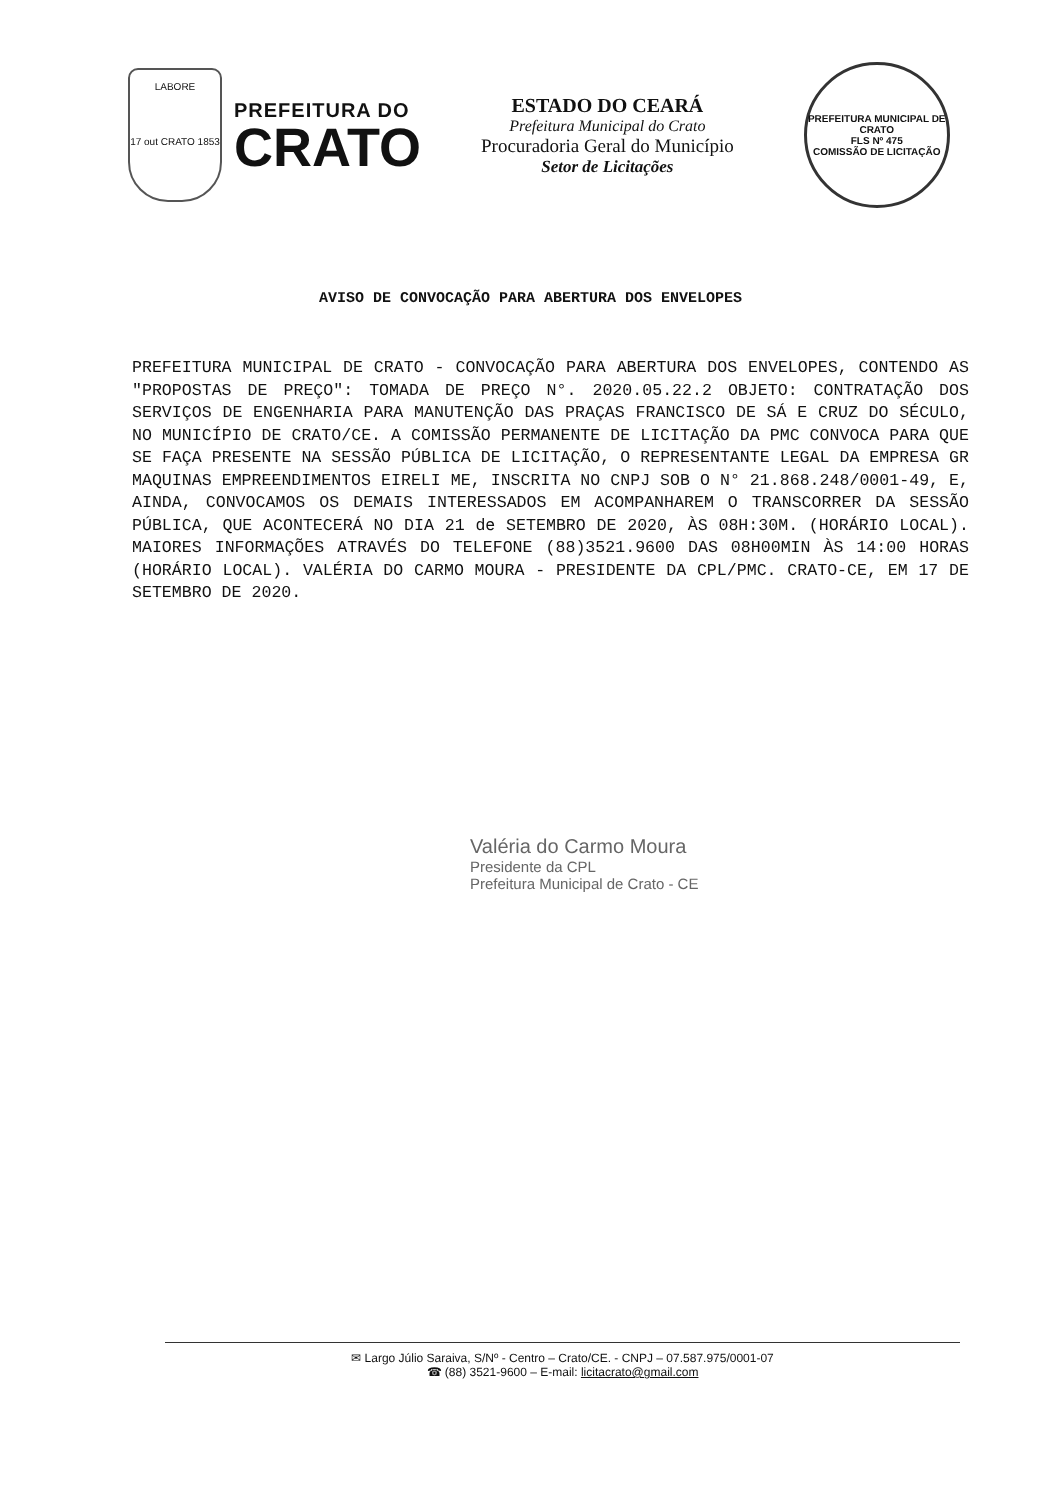LABORE
17 out CRATO 1853
PREFEITURA DO
CRATO
ESTADO DO CEARÁ
Prefeitura Municipal do Crato
Procuradoria Geral do Município
Setor de Licitações
PREFEITURA MUNICIPAL DE CRATO
FLS Nº 475
COMISSÃO DE LICITAÇÃO
AVISO DE CONVOCAÇÃO PARA ABERTURA DOS ENVELOPES
PREFEITURA MUNICIPAL DE CRATO - CONVOCAÇÃO PARA ABERTURA DOS ENVELOPES, CONTENDO AS "PROPOSTAS DE PREÇO": TOMADA DE PREÇO N°. 2020.05.22.2 OBJETO: CONTRATAÇÃO DOS SERVIÇOS DE ENGENHARIA PARA MANUTENÇÃO DAS PRAÇAS FRANCISCO DE SÁ E CRUZ DO SÉCULO, NO MUNICÍPIO DE CRATO/CE. A COMISSÃO PERMANENTE DE LICITAÇÃO DA PMC CONVOCA PARA QUE SE FAÇA PRESENTE NA SESSÃO PÚBLICA DE LICITAÇÃO, O REPRESENTANTE LEGAL DA EMPRESA GR MAQUINAS EMPREENDIMENTOS EIRELI ME, INSCRITA NO CNPJ SOB O N° 21.868.248/0001-49, E, AINDA, CONVOCAMOS OS DEMAIS INTERESSADOS EM ACOMPANHAREM O TRANSCORRER DA SESSÃO PÚBLICA, QUE ACONTECERÁ NO DIA 21 de SETEMBRO DE 2020, ÀS 08H:30M. (HORÁRIO LOCAL). MAIORES INFORMAÇÕES ATRAVÉS DO TELEFONE (88)3521.9600 DAS 08H00MIN ÀS 14:00 HORAS (HORÁRIO LOCAL). VALÉRIA DO CARMO MOURA - PRESIDENTE DA CPL/PMC. CRATO-CE, EM 17 DE SETEMBRO DE 2020.
Valéria do Carmo Moura
Presidente da CPL
Prefeitura Municipal de Crato - CE
✉ Largo Júlio Saraiva, S/Nº - Centro – Crato/CE. - CNPJ – 07.587.975/0001-07
☎ (88) 3521-9600 – E-mail: licitacrato@gmail.com